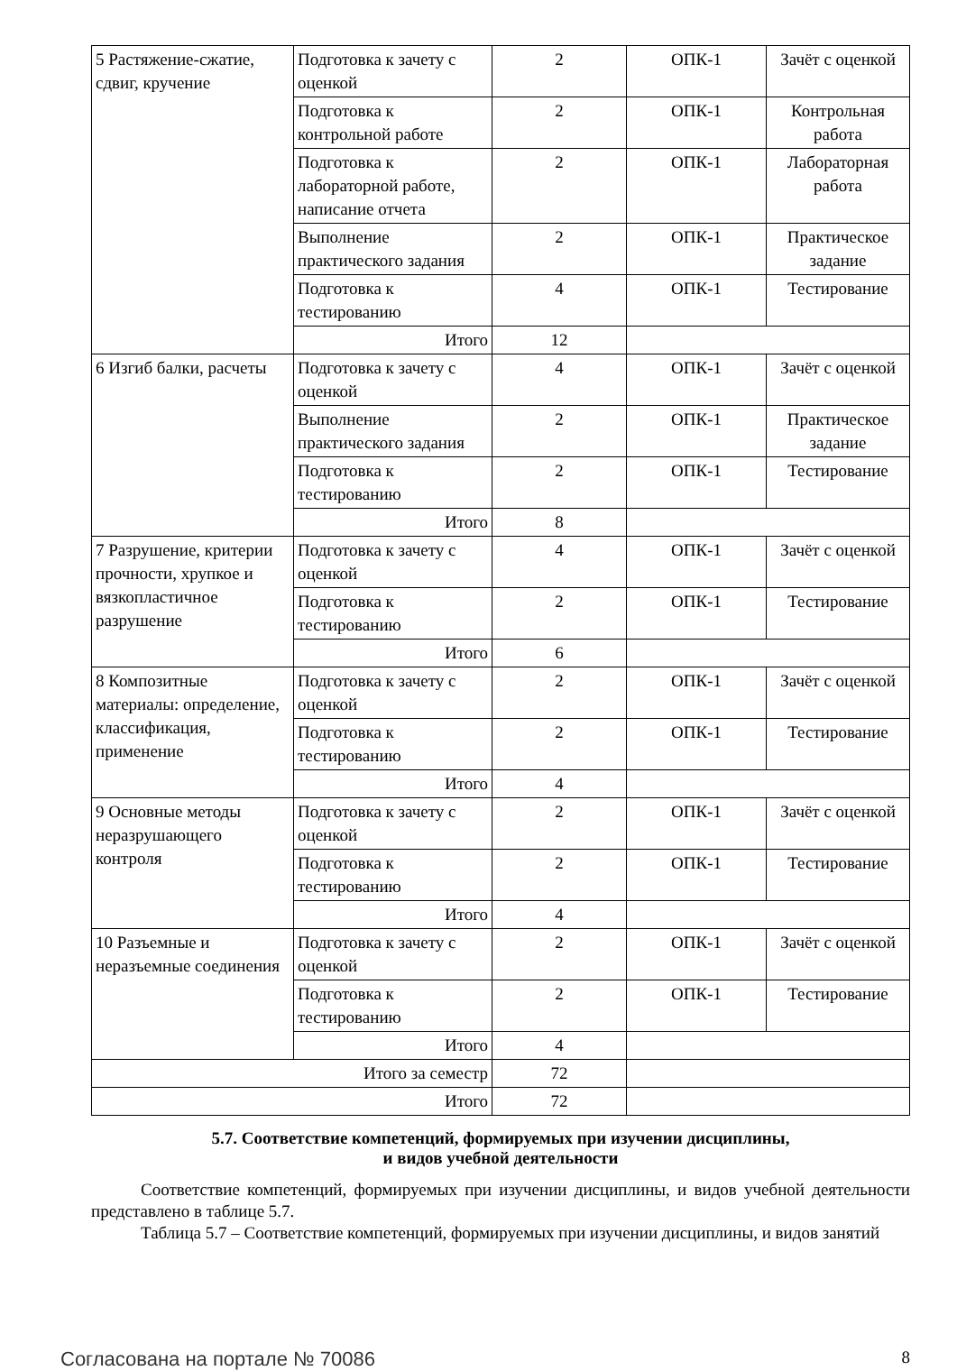| 5 Растяжение-сжатие, сдвиг, кручение | Подготовка к зачету с оценкой | 2 | ОПК-1 | Зачёт с оценкой |
| | Подготовка к контрольной работе | 2 | ОПК-1 | Контрольная работа |
| | Подготовка к лабораторной работе, написание отчета | 2 | ОПК-1 | Лабораторная работа |
| | Выполнение практического задания | 2 | ОПК-1 | Практическое задание |
| | Подготовка к тестированию | 4 | ОПК-1 | Тестирование |
| | Итого | 12 | | |
| 6 Изгиб балки, расчеты | Подготовка к зачету с оценкой | 4 | ОПК-1 | Зачёт с оценкой |
| | Выполнение практического задания | 2 | ОПК-1 | Практическое задание |
| | Подготовка к тестированию | 2 | ОПК-1 | Тестирование |
| | Итого | 8 | | |
| 7 Разрушение, критерии прочности, хрупкое и вязкопластичное разрушение | Подготовка к зачету с оценкой | 4 | ОПК-1 | Зачёт с оценкой |
| | Подготовка к тестированию | 2 | ОПК-1 | Тестирование |
| | Итого | 6 | | |
| 8 Композитные материалы: определение, классификация, применение | Подготовка к зачету с оценкой | 2 | ОПК-1 | Зачёт с оценкой |
| | Подготовка к тестированию | 2 | ОПК-1 | Тестирование |
| | Итого | 4 | | |
| 9 Основные методы неразрушающего контроля | Подготовка к зачету с оценкой | 2 | ОПК-1 | Зачёт с оценкой |
| | Подготовка к тестированию | 2 | ОПК-1 | Тестирование |
| | Итого | 4 | | |
| 10 Разъемные и неразъемные соединения | Подготовка к зачету с оценкой | 2 | ОПК-1 | Зачёт с оценкой |
| | Подготовка к тестированию | 2 | ОПК-1 | Тестирование |
| | Итого | 4 | | |
| Итого за семестр | | 72 | | |
| Итого | | 72 | | |
5.7. Соответствие компетенций, формируемых при изучении дисциплины,
и видов учебной деятельности
Соответствие компетенций, формируемых при изучении дисциплины, и видов учебной деятельности представлено в таблице 5.7.
Таблица 5.7 – Соответствие компетенций, формируемых при изучении дисциплины, и видов занятий
Согласована на портале № 70086 8